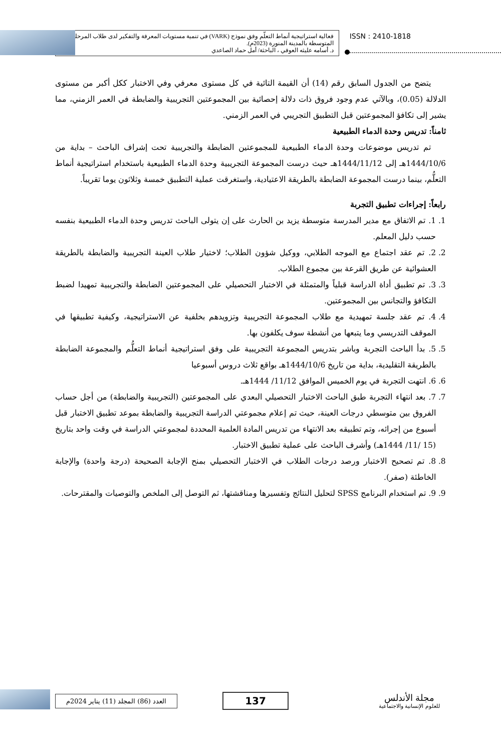فعالية استراتيجية أنماط التعلّم وفق نموذج (VARK) في تنمية مستويات المعرفة والتفكير لدى طلاب المرحلة المتوسطة بالمدينة المنورة (2023م).
د. أسامه عليثه العوفي ، الباحثة/ أمل حماد الصاعدي
ISSN : 2410-1818
يتضح من الجدول السابق رقم (14) أن القيمة التائية في كل مستوى معرفي وفي الاختبار ككل أكبر من مستوى الدلالة (0.05)، وبالآتي عدم وجود فروق ذات دلالة إحصائية بين المجموعتين التجريبية والضابطة في العمر الزمني، مما يشير إلى تكافؤ المجموعتين قبل التطبيق التجريبي في العمر الزمني.
ثامناً: تدريس وحدة الدماء الطبيعية
تم تدريس موضوعات وحدة الدماء الطبيعية للمجموعتين الضابطة والتجريبية تحت إشراف الباحث – بداية من 1444/10/6هـ إلى 1444/11/12هـ حيث درست المجموعة التجريبية وحدة الدماء الطبيعية باستخدام استراتيجية أنماط التعلُّم، بينما درست المجموعة الضابطة بالطريقة الاعتيادية، واستغرقت عملية التطبيق خمسة وثلاثون يوما تقريباً.
رابعاً: إجراءات تطبيق التجربة
1. 1. تم الاتفاق مع مدير المدرسة متوسطة يزيد بن الحارث على إن يتولى الباحث تدريس وحدة الدماء الطبيعية بنفسه حسب دليل المعلم.
2. 2. تم عقد اجتماع مع الموجه الطلابي، ووكيل شؤون الطلاب؛ لاختيار طلاب العينة التجريبية والضابطة بالطريقة العشوائية عن طريق القرعة بين مجموع الطلاب.
3. 3. تم تطبيق أداة الدراسة قبلياً والمتمثلة في الاختبار التحصيلي على المجموعتين الضابطة والتجريبية تمهيدا لضبط التكافؤ والتجانس بين المجموعتين.
4. 4. تم عقد جلسة تمهيدية مع طلاب المجموعة التجريبية وتزويدهم بخلفية عن الاستراتيجية، وكيفية تطبيقها في الموقف التدريسي وما يتبعها من أنشطة سوف يكلفون بها.
5. 5. بدأ الباحث التجربة وباشر بتدريس المجموعة التجريبية على وفق استراتيجية أنماط التعلُّم والمجموعة الضابطة بالطريقة التقليدية، بداية من تاريخ 1444/10/6هـ بواقع ثلاث دروس أسبوعيا
6. 6. انتهت التجربة في يوم الخميس الموافق 11/12/ 1444هـ.
7. 7. بعد انتهاء التجربة طبق الباحث الاختبار التحصيلي البعدي على المجموعتين (التجريبية والضابطة) من أجل حساب الفروق بين متوسطي درجات العينة، حيث تم إعلام مجموعتي الدراسة التجريبية والضابطة بموعد تطبيق الاختبار قبل أسبوع من إجرائه، وتم تطبيقه بعد الانتهاء من تدريس المادة العلمية المحددة لمجموعتي الدراسة في وقت واحد بتاريخ (15 /11/ 1444هـ) وأشرف الباحث على عملية تطبيق الاختبار.
8. 8. تم تصحيح الاختبار ورصد درجات الطلاب في الاختبار التحصيلي بمنح الإجابة الصحيحة (درجة واحدة) والإجابة الخاطئة (صفر).
9. 9. تم استخدام البرنامج SPSS لتحليل النتائج وتفسيرها ومناقشتها، ثم التوصل إلى الملخص والتوصيات والمقترحات.
العدد (86) المجلد (11) يناير 2024م
137
مجلة الأندلس
للعلوم الإنسانية والاجتماعية